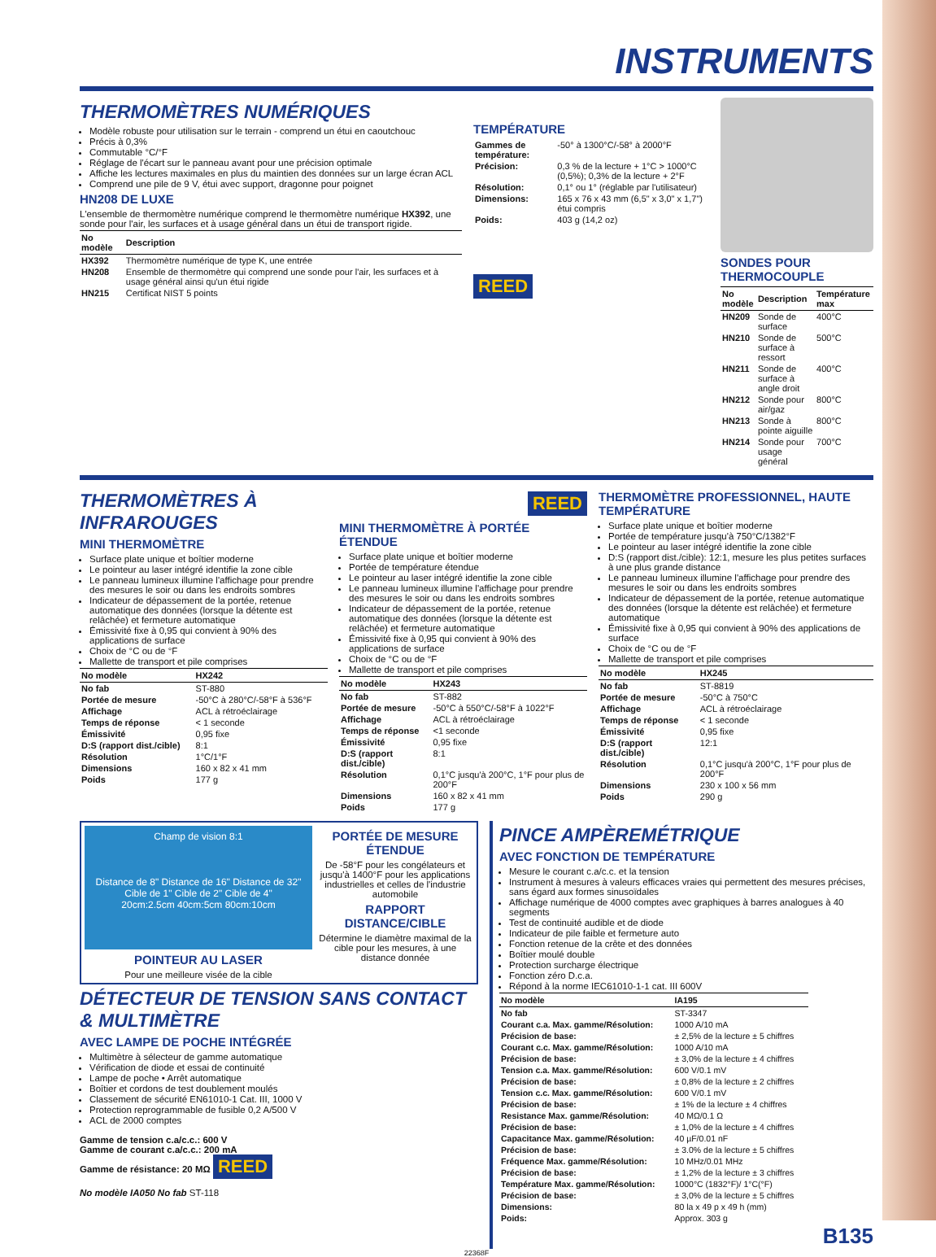INSTRUMENTS
THERMOMÈTRES NUMÉRIQUES
Modèle robuste pour utilisation sur le terrain - comprend un étui en caoutchouc
Précis à 0,3%
Commutable °C/°F
Réglage de l'écart sur le panneau avant pour une précision optimale
Affiche les lectures maximales en plus du maintien des données sur un large écran ACL
Comprend une pile de 9 V, étui avec support, dragonne pour poignet
HN208 DE LUXE
L'ensemble de thermomètre numérique comprend le thermomètre numérique HX392, une sonde pour l'air, les surfaces et à usage général dans un étui de transport rigide.
| No modèle | Description |
| --- | --- |
| HX392 | Thermomètre numérique de type K, une entrée |
| HN208 | Ensemble de thermomètre qui comprend une sonde pour l'air, les surfaces et à usage général ainsi qu'un étui rigide |
| HN215 | Certificat NIST 5 points |
TEMPÉRATURE
| Gammes de température: | -50° à 1300°C/-58° à 2000°F |
| Précision: | 0,3 % de la lecture + 1°C > 1000°C (0,5%); 0,3% de la lecture + 2°F |
| Résolution: | 0,1° ou 1° (réglable par l'utilisateur) |
| Dimensions: | 165 x 76 x 43 mm (6,5" x 3,0" x 1,7") étui compris |
| Poids: | 403 g (14,2 oz) |
REED
SONDES POUR THERMOCOUPLE
| No modèle | Description | Température max |
| --- | --- | --- |
| HN209 | Sonde de surface | 400°C |
| HN210 | Sonde de surface à ressort | 500°C |
| HN211 | Sonde de surface à angle droit | 400°C |
| HN212 | Sonde pour air/gaz | 800°C |
| HN213 | Sonde à pointe aiguille | 800°C |
| HN214 | Sonde pour usage général | 700°C |
THERMOMÈTRES À INFRAROUGES
MINI THERMOMÈTRE
Surface plate unique et boîtier moderne
Le pointeur au laser intégré identifie la zone cible
Le panneau lumineux illumine l'affichage pour prendre des mesures le soir ou dans les endroits sombres
Indicateur de dépassement de la portée, retenue automatique des données (lorsque la détente est relâchée) et fermeture automatique
Émissivité fixe à 0,95 qui convient à 90% des applications de surface
Choix de °C ou de °F
Mallette de transport et pile comprises
| No modèle | HX242 |
| --- | --- |
| No fab | ST-880 |
| Portée de mesure | -50°C à 280°C/-58°F à 536°F |
| Affichage | ACL à rétroéclairage |
| Temps de réponse | < 1 seconde |
| Émissivité | 0,95 fixe |
| D:S (rapport dist./cible) | 8:1 |
| Résolution | 1°C/1°F |
| Dimensions | 160 x 82 x 41 mm |
| Poids | 177 g |
REED
MINI THERMOMÈTRE À PORTÉE ÉTENDUE
Surface plate unique et boîtier moderne
Portée de température étendue
Le pointeur au laser intégré identifie la zone cible
Le panneau lumineux illumine l'affichage pour prendre des mesures le soir ou dans les endroits sombres
Indicateur de dépassement de la portée, retenue automatique des données (lorsque la détente est relâchée) et fermeture automatique
Émissivité fixe à 0,95 qui convient à 90% des applications de surface
Choix de °C ou de °F
Mallette de transport et pile comprises
| No modèle | HX243 |
| --- | --- |
| No fab | ST-882 |
| Portée de mesure | -50°C à 550°C/-58°F à 1022°F |
| Affichage | ACL à rétroéclairage |
| Temps de réponse | <1 seconde |
| Émissivité | 0,95 fixe |
| D:S (rapport dist./cible) | 8:1 |
| Résolution | 0,1°C jusqu'à 200°C, 1°F pour plus de 200°F |
| Dimensions | 160 x 82 x 41 mm |
| Poids | 177 g |
THERMOMÈTRE PROFESSIONNEL, HAUTE TEMPÉRATURE
Surface plate unique et boîtier moderne
Portée de température jusqu'à 750°C/1382°F
Le pointeur au laser intégré identifie la zone cible
D:S (rapport dist./cible): 12:1, mesure les plus petites surfaces à une plus grande distance
Le panneau lumineux illumine l'affichage pour prendre des mesures le soir ou dans les endroits sombres
Indicateur de dépassement de la portée, retenue automatique des données (lorsque la détente est relâchée) et fermeture automatique
Émissivité fixe à 0,95 qui convient à 90% des applications de surface
Choix de °C ou de °F
Mallette de transport et pile comprises
| No modèle | HX245 |
| --- | --- |
| No fab | ST-8819 |
| Portée de mesure | -50°C à 750°C |
| Affichage | ACL à rétroéclairage |
| Temps de réponse | < 1 seconde |
| Émissivité | 0,95 fixe |
| D:S (rapport dist./cible) | 12:1 |
| Résolution | 0,1°C jusqu'à 200°C, 1°F pour plus de 200°F |
| Dimensions | 230 x 100 x 56 mm |
| Poids | 290 g |
Champ de vision 8:1
Distance de 8" Distance de 16" Distance de 32"
Cible de 1" Cible de 2" Cible de 4"
20cm:2.5cm 40cm:5cm 80cm:10cm
POINTEUR AU LASER
Pour une meilleure visée de la cible
PORTÉE DE MESURE ÉTENDUE
De -58°F pour les congélateurs et jusqu'à 1400°F pour les applications industrielles et celles de l'industrie automobile
RAPPORT DISTANCE/CIBLE
Détermine le diamètre maximal de la cible pour les mesures, à une distance donnée
DÉTECTEUR DE TENSION SANS CONTACT & MULTIMÈTRE
AVEC LAMPE DE POCHE INTÉGRÉE
Multimètre à sélecteur de gamme automatique
Vérification de diode et essai de continuité
Lampe de poche • Arrêt automatique
Boîtier et cordons de test doublement moulés
Classement de sécurité EN61010-1 Cat. III, 1000 V
Protection reprogrammable de fusible 0,2 A/500 V
ACL de 2000 comptes
Gamme de tension c.a/c.c.: 600 V
Gamme de courant c.a/c.c.: 200 mA
Gamme de résistance: 20 MΩ REED
No modèle IA050 No fab ST-118
PINCE AMPÈREMÉTRIQUE
AVEC FONCTION DE TEMPÉRATURE
Mesure le courant c.a/c.c. et la tension
Instrument à mesures à valeurs efficaces vraies qui permettent des mesures précises, sans égard aux formes sinusoïdales
Affichage numérique de 4000 comptes avec graphiques à barres analogues à 40 segments
Test de continuité audible et de diode
Indicateur de pile faible et fermeture auto
Fonction retenue de la crête et des données
Boîtier moulé double
Protection surcharge électrique
Fonction zéro D.c.a.
Répond à la norme IEC61010-1-1 cat. III 600V
| No modèle | IA195 |
| --- | --- |
| No fab | ST-3347 |
| Courant c.a. Max. gamme/Résolution: | 1000 A/10 mA |
| Précision de base: | ± 2,5% de la lecture ± 5 chiffres |
| Courant c.c. Max. gamme/Résolution: | 1000 A/10 mA |
| Précision de base: | ± 3,0% de la lecture ± 4 chiffres |
| Tension c.a. Max. gamme/Résolution: | 600 V/0.1 mV |
| Précision de base: | ± 0,8% de la lecture ± 2 chiffres |
| Tension c.c. Max. gamme/Résolution: | 600 V/0.1 mV |
| Précision de base: | ± 1% de la lecture ± 4 chiffres |
| Resistance Max. gamme/Résolution: | 40 MΩ/0.1 Ω |
| Précision de base: | ± 1,0% de la lecture ± 4 chiffres |
| Capacitance Max. gamme/Résolution: | 40 µF/0.01 nF |
| Précision de base: | ± 3.0% de la lecture ± 5 chiffres |
| Fréquence Max. gamme/Résolution: | 10 MHz/0.01 MHz |
| Précision de base: | ± 1,2% de la lecture ± 3 chiffres |
| Température Max. gamme/Résolution: | 1000°C (1832°F)/ 1°C(°F) |
| Précision de base: | ± 3,0% de la lecture ± 5 chiffres |
| Dimensions: | 80 la x 49 p x 49 h (mm) |
| Poids: | Approx. 303 g |
B135
22368F